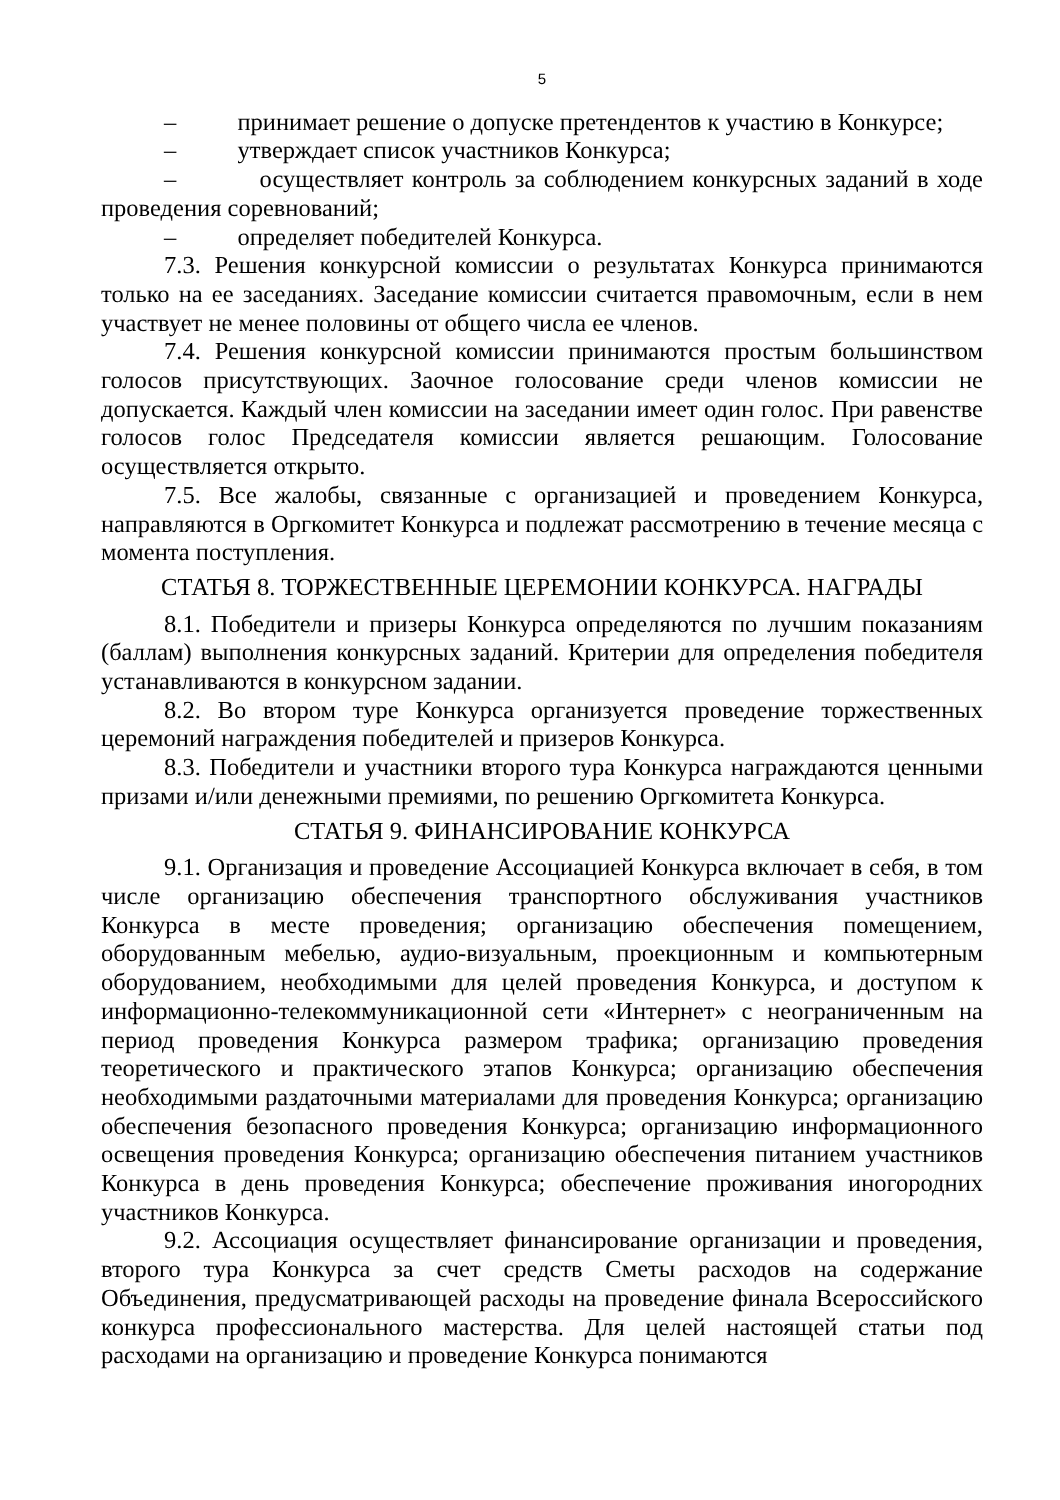5
– принимает решение о допуске претендентов к участию в Конкурсе;
– утверждает список участников Конкурса;
– осуществляет контроль за соблюдением конкурсных заданий в ходе проведения соревнований;
– определяет победителей Конкурса.
7.3. Решения конкурсной комиссии о результатах Конкурса принимаются только на ее заседаниях. Заседание комиссии считается правомочным, если в нем участвует не менее половины от общего числа ее членов.
7.4. Решения конкурсной комиссии принимаются простым большинством голосов присутствующих. Заочное голосование среди членов комиссии не допускается. Каждый член комиссии на заседании имеет один голос. При равенстве голосов голос Председателя комиссии является решающим. Голосование осуществляется открыто.
7.5. Все жалобы, связанные с организацией и проведением Конкурса, направляются в Оргкомитет Конкурса и подлежат рассмотрению в течение месяца с момента поступления.
СТАТЬЯ 8. ТОРЖЕСТВЕННЫЕ ЦЕРЕМОНИИ КОНКУРСА. НАГРАДЫ
8.1. Победители и призеры Конкурса определяются по лучшим показаниям (баллам) выполнения конкурсных заданий. Критерии для определения победителя устанавливаются в конкурсном задании.
8.2. Во втором туре Конкурса организуется проведение торжественных церемоний награждения победителей и призеров Конкурса.
8.3. Победители и участники второго тура Конкурса награждаются ценными призами и/или денежными премиями, по решению Оргкомитета Конкурса.
СТАТЬЯ 9. ФИНАНСИРОВАНИЕ КОНКУРСА
9.1. Организация и проведение Ассоциацией Конкурса включает в себя, в том числе организацию обеспечения транспортного обслуживания участников Конкурса в месте проведения; организацию обеспечения помещением, оборудованным мебелью, аудио-визуальным, проекционным и компьютерным оборудованием, необходимыми для целей проведения Конкурса, и доступом к информационно-телекоммуникационной сети «Интернет» с неограниченным на период проведения Конкурса размером трафика; организацию проведения теоретического и практического этапов Конкурса; организацию обеспечения необходимыми раздаточными материалами для проведения Конкурса; организацию обеспечения безопасного проведения Конкурса; организацию информационного освещения проведения Конкурса; организацию обеспечения питанием участников Конкурса в день проведения Конкурса; обеспечение проживания иногородних участников Конкурса.
9.2. Ассоциация осуществляет финансирование организации и проведения, второго тура Конкурса за счет средств Сметы расходов на содержание Объединения, предусматривающей расходы на проведение финала Всероссийского конкурса профессионального мастерства. Для целей настоящей статьи под расходами на организацию и проведение Конкурса понимаются